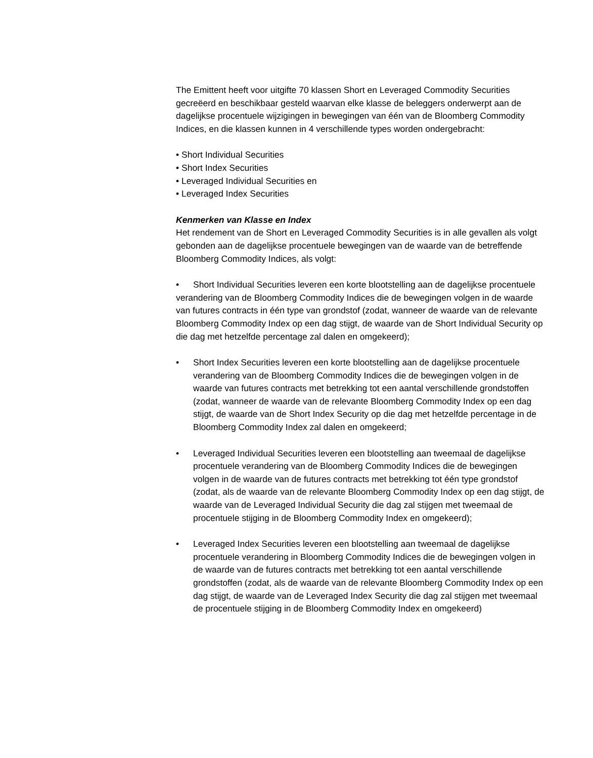The Emittent heeft voor uitgifte 70 klassen Short en Leveraged Commodity Securities gecreëerd en beschikbaar gesteld waarvan elke klasse de beleggers onderwerpt aan de dagelijkse procentuele wijzigingen in bewegingen van één van de Bloomberg Commodity Indices, en die klassen kunnen in 4 verschillende types worden ondergebracht:
• Short Individual Securities
• Short Index Securities
• Leveraged Individual Securities en
• Leveraged Index Securities
Kenmerken van Klasse en Index
Het rendement van de Short en Leveraged Commodity Securities is in alle gevallen als volgt gebonden aan de dagelijkse procentuele bewegingen van de waarde van de betreffende Bloomberg Commodity Indices, als volgt:
• Short Individual Securities leveren een korte blootstelling aan de dagelijkse procentuele verandering van de Bloomberg Commodity Indices die de bewegingen volgen in de waarde van futures contracts in één type van grondstof (zodat, wanneer de waarde van de relevante Bloomberg Commodity Index op een dag stijgt, de waarde van de Short Individual Security op die dag met hetzelfde percentage zal dalen en omgekeerd);
• Short Index Securities leveren een korte blootstelling aan de dagelijkse procentuele verandering van de Bloomberg Commodity Indices die de bewegingen volgen in de waarde van futures contracts met betrekking tot een aantal verschillende grondstoffen (zodat, wanneer de waarde van de relevante Bloomberg Commodity Index op een dag stijgt, de waarde van de Short Index Security op die dag met hetzelfde percentage in de Bloomberg Commodity Index zal dalen en omgekeerd;
• Leveraged Individual Securities leveren een blootstelling aan tweemaal de dagelijkse procentuele verandering van de Bloomberg Commodity Indices die de bewegingen volgen in de waarde van de futures contracts met betrekking tot één type grondstof (zodat, als de waarde van de relevante Bloomberg Commodity Index op een dag stijgt, de waarde van de Leveraged Individual Security die dag zal stijgen met tweemaal de procentuele stijging in de Bloomberg Commodity Index en omgekeerd);
• Leveraged Index Securities leveren een blootstelling aan tweemaal de dagelijkse procentuele verandering in Bloomberg Commodity Indices die de bewegingen volgen in de waarde van de futures contracts met betrekking tot een aantal verschillende grondstoffen (zodat, als de waarde van de relevante Bloomberg Commodity Index op een dag stijgt, de waarde van de Leveraged Index Security die dag zal stijgen met tweemaal de procentuele stijging in de Bloomberg Commodity Index en omgekeerd)